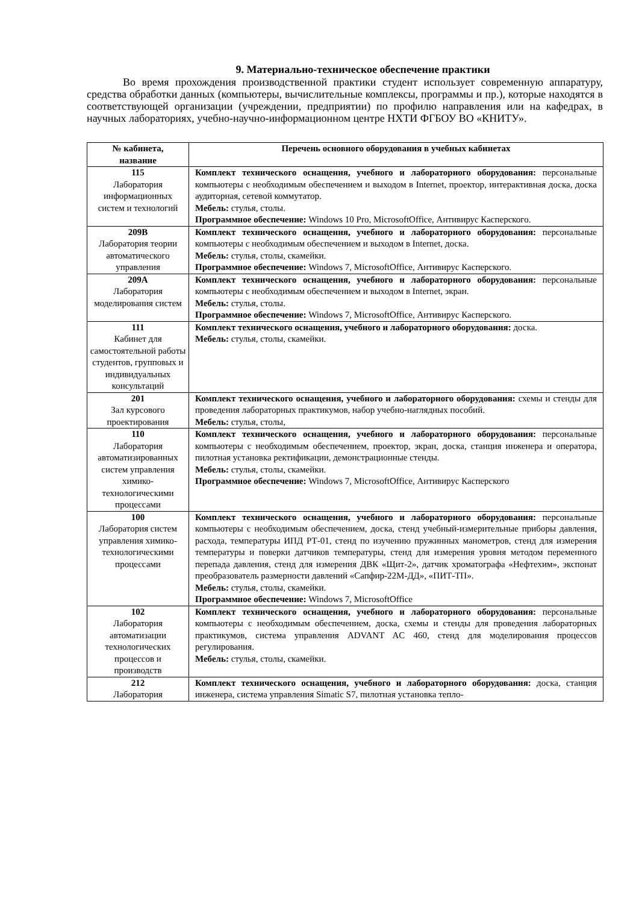9. Материально-техническое обеспечение практики
Во время прохождения производственной практики студент использует современную аппаратуру, средства обработки данных (компьютеры, вычислительные комплексы, программы и пр.), которые находятся в соответствующей организации (учреждении, предприятии) по профилю направления или на кафедрах, в научных лабораториях, учебно-научно-информационном центре НХТИ ФГБОУ ВО «КНИТУ».
| № кабинета, название | Перечень основного оборудования в учебных кабинетах |
| --- | --- |
| 115 Лаборатория информационных систем и технологий | Комплект технического оснащения, учебного и лабораторного оборудования: персональные компьютеры с необходимым обеспечением и выходом в Internet, проектор, интерактивная доска, доска аудиторная, сетевой коммутатор. Мебель: стулья, столы. Программное обеспечение: Windows 10 Pro, MicrosoftOffice, Антивирус Касперского. |
| 209В Лаборатория теории автоматического управления | Комплект технического оснащения, учебного и лабораторного оборудования: персональные компьютеры с необходимым обеспечением и выходом в Internet, доска. Мебель: стулья, столы, скамейки. Программное обеспечение: Windows 7, MicrosoftOffice, Антивирус Касперского. |
| 209А Лаборатория моделирования систем | Комплект технического оснащения, учебного и лабораторного оборудования: персональные компьютеры с необходимым обеспечением и выходом в Internet, экран. Мебель: стулья, столы. Программное обеспечение: Windows 7, MicrosoftOffice, Антивирус Касперского. |
| 111 Кабинет для самостоятельной работы студентов, групповых и индивидуальных консультаций | Комплект технического оснащения, учебного и лабораторного оборудования: доска. Мебель: стулья, столы, скамейки. |
| 201 Зал курсового проектирования | Комплект технического оснащения, учебного и лабораторного оборудования: схемы и стенды для проведения лабораторных практикумов, набор учебно-наглядных пособий. Мебель: стулья, столы, |
| 110 Лаборатория автоматизированных систем управления химико-технологическими процессами | Комплект технического оснащения, учебного и лабораторного оборудования: персональные компьютеры с необходимым обеспечением, проектор, экран, доска, станция инженера и оператора, пилотная установка ректификации, демонстрационные стенды. Мебель: стулья, столы, скамейки. Программное обеспечение: Windows 7, MicrosoftOffice, Антивирус Касперского |
| 100 Лаборатория систем управления химико-технологическими процессами | Комплект технического оснащения, учебного и лабораторного оборудования: персональные компьютеры с необходимым обеспечением, доска, стенд учебный-измерительные приборы давления, расхода, температуры ИПД РТ-01, стенд по изучению пружинных манометров, стенд для измерения температуры и поверки датчиков температуры, стенд для измерения уровня методом переменного перепада давления, стенд для измерения ДВК «Щит-2», датчик хроматографа «Нефтехим», экспонат преобразователь размерности давлений «Сапфир-22М-ДД», «ПИТ-ТП». Мебель: стулья, столы, скамейки. Программное обеспечение: Windows 7, MicrosoftOffice |
| 102 Лаборатория автоматизации технологических процессов и производств | Комплект технического оснащения, учебного и лабораторного оборудования: персональные компьютеры с необходимым обеспечением, доска, схемы и стенды для проведения лабораторных практикумов, система управления ADVANT AC 460, стенд для моделирования процессов регулирования. Мебель: стулья, столы, скамейки. |
| 212 Лаборатория | Комплект технического оснащения, учебного и лабораторного оборудования: доска, станция инженера, система управления Simatic S7, пилотная установка тепло- |